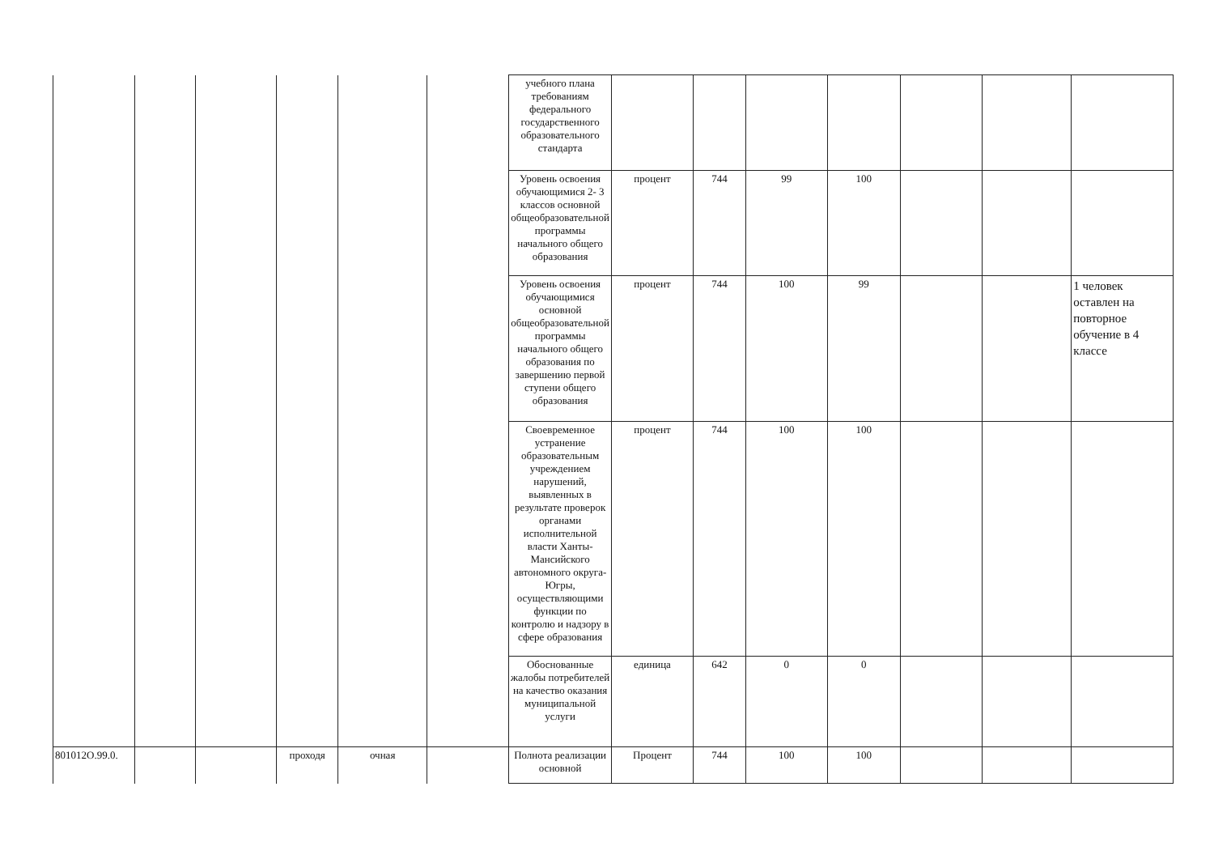| | | | | | | учебного плана требованиям федерального государственного образовательного стандарта | | | | | | | |
| | | | | | | Уровень освоения обучающимися 2- 3 классов основной общеобразовательной программы начального общего образования | процент | 744 | 99 | 100 | | | |
| | | | | | | Уровень освоения обучающимися основной общеобразовательной программы начального общего образования по завершению первой ступени общего образования | процент | 744 | 100 | 99 | | | 1 человек оставлен на повторное обучение в 4 классе |
| | | | | | | Своевременное устранение образовательным учреждением нарушений, выявленных в результате проверок органами исполнительной власти Ханты-Мансийского автономного округа-Югры, осуществляющими функции по контролю и надзору в сфере образования | процент | 744 | 100 | 100 | | | |
| | | | | | | Обоснованные жалобы потребителей на качество оказания муниципальной услуги | единица | 642 | 0 | 0 | | | |
| 801012О.99.0. | | | проходя | очная | | Полнота реализации основной | Процент | 744 | 100 | 100 | | | |